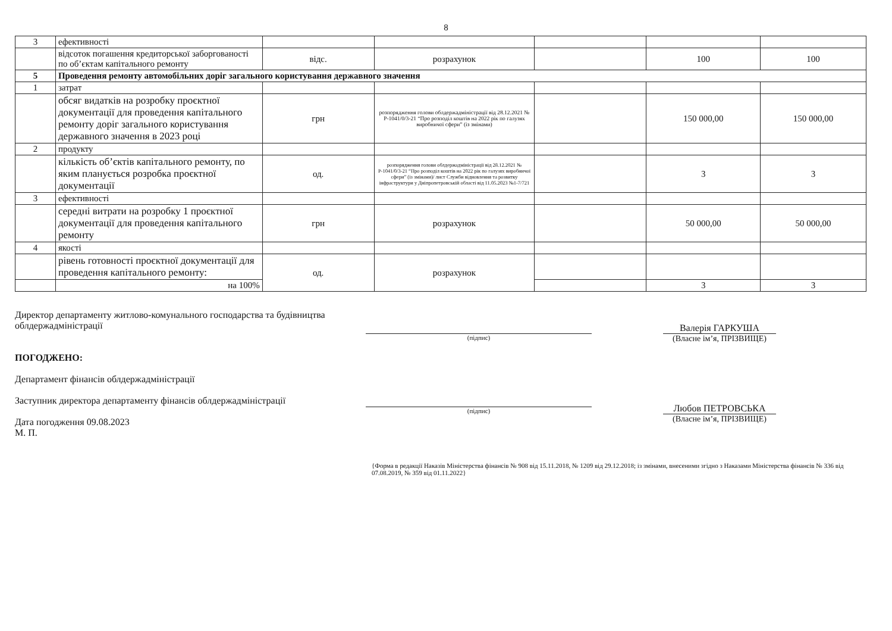8
| 3 | ефективності | | | | | |
| | відсоток погашення кредиторської заборгованості по об’єктам капітального ремонту | відс. | розрахунок | | 100 | 100 |
| 5 | Проведення ремонту автомобільних доріг загального користування державного значення | | | | | |
| 1 | затрат | | | | | |
| | обсяг видатків на розробку проєктної документації для проведення капітального ремонту доріг загального користування державного значення в 2023 році | грн | розпорядження голови облдержадміністрації від 28.12.2021 № Р-1041/0/3-21 “Про розподіл коштів на 2022 рік по галузях виробничої сфери” (із змінами) | | 150 000,00 | 150 000,00 |
| 2 | продукту | | | | | |
| | кількість об’єктів капітального ремонту, по яким планується розробка проєктної документації | од. | розпорядження голови облдержадміністрації від 28.12.2021 № Р-1041/0/3-21 “Про розподіл коштів на 2022 рік по галузях виробничої сфери” (із змінами)/ лист Служби відновлення та розвитку інфраструктури у Дніпропетровській області від 11.05.2023 №1-7/721 | | 3 | 3 |
| 3 | ефективності | | | | | |
| | середні витрати на розробку 1 проєктної документації для проведення капітального ремонту | грн | розрахунок | | 50 000,00 | 50 000,00 |
| 4 | якості | | | | | |
| | рівень готовності проєктної документації для проведення капітального ремонту: | од. | розрахунок | | | |
| | на 100% | | | | 3 | 3 |
Директор департаменту житлово-комунального господарства та будівництва облдержадміністрації
ПОГОДЖЕНО:
Департамент фінансів облдержадміністрації
Заступник директора департаменту фінансів облдержадміністрації
Дата погодження 09.08.2023
М. П.
(підпис)
(підпис)
Валерія ГАРКУША
(Власне ім’я, ПРІЗВИЩЕ)
Любов ПЕТРОВСЬКА
(Власне ім’я, ПРІЗВИЩЕ)
{Форма в редакції Наказів Міністерства фінансів № 908 від 15.11.2018, № 1209 від 29.12.2018; із змінами, внесеними згідно з Наказами Міністерства фінансів № 336 від 07.08.2019, № 359 від 01.11.2022}